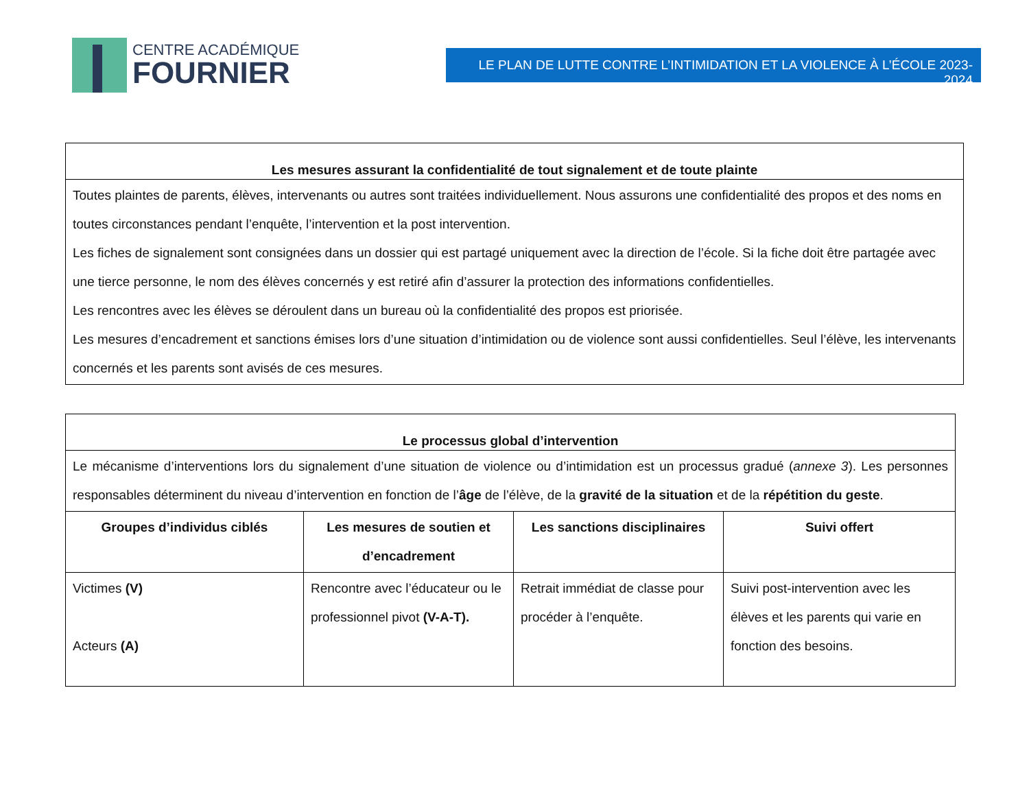CENTRE ACADÉMIQUE
FOURNIER
LE PLAN DE LUTTE CONTRE L’INTIMIDATION ET LA VIOLENCE À L’ÉCOLE 2023-2024
| Les mesures assurant la confidentialité de tout signalement et de toute plainte |
| --- |
| Toutes plaintes de parents, élèves, intervenants ou autres sont traitées individuellement. Nous assurons une confidentialité des propos et des noms en toutes circonstances pendant l’enquête, l’intervention et la post intervention. Les fiches de signalement sont consignées dans un dossier qui est partagé uniquement avec la direction de l’école. Si la fiche doit être partagée avec une tierce personne, le nom des élèves concernés y est retiré afin d’assurer la protection des informations confidentielles. Les rencontres avec les élèves se déroulent dans un bureau où la confidentialité des propos est priorisée. Les mesures d’encadrement et sanctions émises lors d’une situation d’intimidation ou de violence sont aussi confidentielles. Seul l’élève, les intervenants concernés et les parents sont avisés de ces mesures. |
| Le processus global d’intervention | | | |
| --- | --- | --- | --- |
| Le mécanisme d’interventions lors du signalement d’une situation de violence ou d’intimidation est un processus gradué ( annexe 3 ). Les personnes responsables déterminent du niveau d’intervention en fonction de l’ âge de l’élève, de la gravité de la situation et de la répétition du geste . | | | |
| Groupes d’individus ciblés | Les mesures de soutien et d’encadrement | Les sanctions disciplinaires | Suivi offert |
| Victimes (V) Acteurs (A) | Rencontre avec l’éducateur ou le professionnel pivot (V-A-T). | Retrait immédiat de classe pour procéder à l’enquête. | Suivi post-intervention avec les élèves et les parents qui varie en fonction des besoins. |